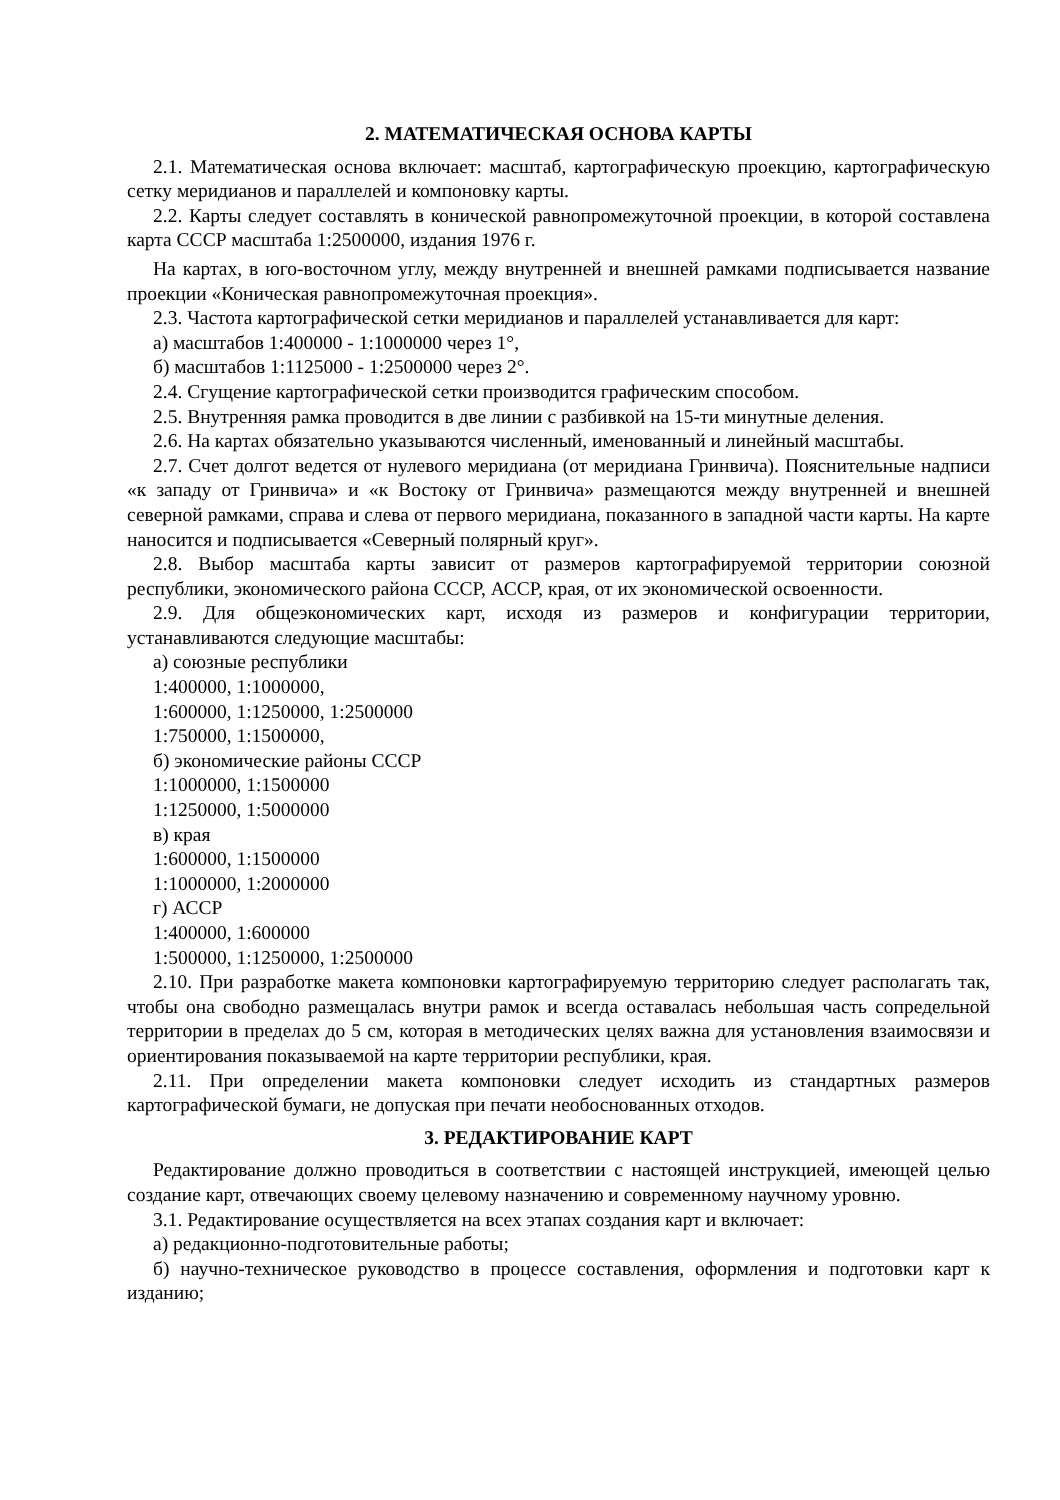2. МАТЕМАТИЧЕСКАЯ ОСНОВА КАРТЫ
2.1. Математическая основа включает: масштаб, картографическую проекцию, картографическую сетку меридианов и параллелей и компоновку карты.
2.2. Карты следует составлять в конической равнопромежуточной проекции, в которой составлена карта СССР масштаба 1:2500000, издания 1976 г.
На картах, в юго-восточном углу, между внутренней и внешней рамками подписывается название проекции «Коническая равнопромежуточная проекция».
2.3. Частота картографической сетки меридианов и параллелей устанавливается для карт:
а) масштабов 1:400000 - 1:1000000 через 1°,
б) масштабов 1:1125000 - 1:2500000 через 2°.
2.4. Сгущение картографической сетки производится графическим способом.
2.5. Внутренняя рамка проводится в две линии с разбивкой на 15-ти минутные деления.
2.6. На картах обязательно указываются численный, именованный и линейный масштабы.
2.7. Счет долгот ведется от нулевого меридиана (от меридиана Гринвича). Пояснительные надписи «к западу от Гринвича» и «к Востоку от Гринвича» размещаются между внутренней и внешней северной рамками, справа и слева от первого меридиана, показанного в западной части карты. На карте наносится и подписывается «Северный полярный круг».
2.8. Выбор масштаба карты зависит от размеров картографируемой территории союзной республики, экономического района СССР, АССР, края, от их экономической освоенности.
2.9. Для общеэкономических карт, исходя из размеров и конфигурации территории, устанавливаются следующие масштабы:
а) союзные республики
1:400000, 1:1000000,
1:600000, 1:1250000, 1:2500000
1:750000, 1:1500000,
б) экономические районы СССР
1:1000000, 1:1500000
1:1250000, 1:5000000
в) края
1:600000, 1:1500000
1:1000000, 1:2000000
г) АССР
1:400000, 1:600000
1:500000, 1:1250000, 1:2500000
2.10. При разработке макета компоновки картографируемую территорию следует располагать так, чтобы она свободно размещалась внутри рамок и всегда оставалась небольшая часть сопредельной территории в пределах до 5 см, которая в методических целях важна для установления взаимосвязи и ориентирования показываемой на карте территории республики, края.
2.11. При определении макета компоновки следует исходить из стандартных размеров картографической бумаги, не допуская при печати необоснованных отходов.
3. РЕДАКТИРОВАНИЕ КАРТ
Редактирование должно проводиться в соответствии с настоящей инструкцией, имеющей целью создание карт, отвечающих своему целевому назначению и современному научному уровню.
3.1. Редактирование осуществляется на всех этапах создания карт и включает:
а) редакционно-подготовительные работы;
б) научно-техническое руководство в процессе составления, оформления и подготовки карт к изданию;